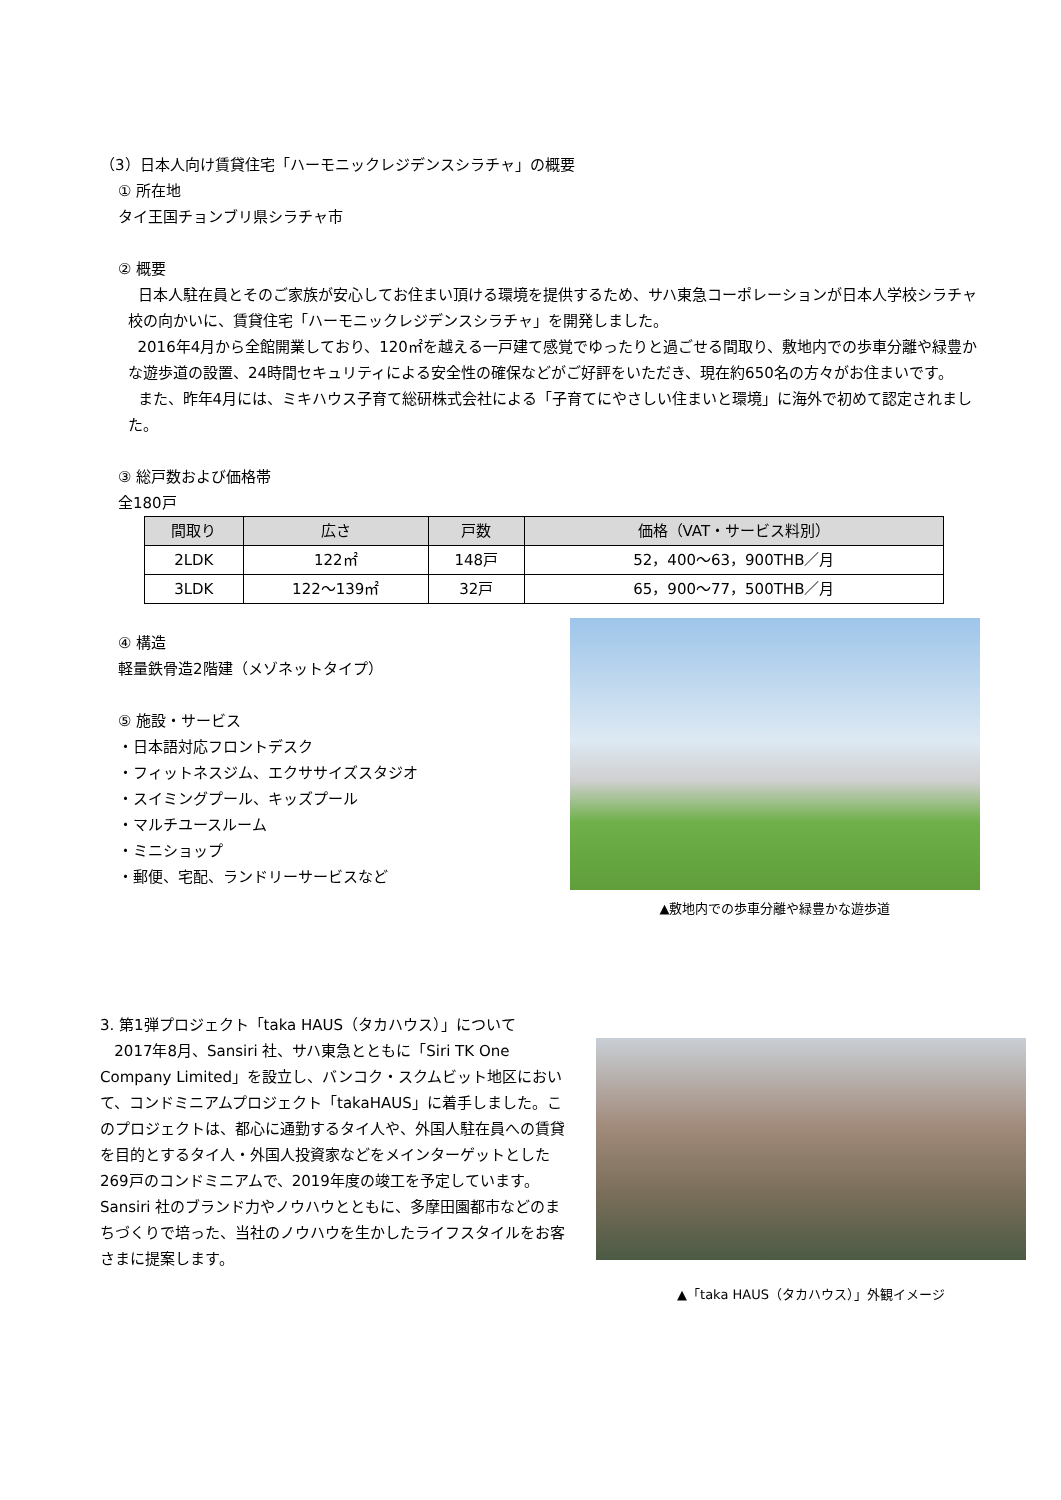（3）日本人向け賃貸住宅「ハーモニックレジデンスシラチャ」の概要
① 所在地
タイ王国チョンブリ県シラチャ市
② 概要
日本人駐在員とそのご家族が安心してお住まい頂ける環境を提供するため、サハ東急コーポレーションが日本人学校シラチャ校の向かいに、賃貸住宅「ハーモニックレジデンスシラチャ」を開発しました。
2016年4月から全館開業しており、120㎡を越える一戸建て感覚でゆったりと過ごせる間取り、敷地内での歩車分離や緑豊かな遊歩道の設置、24時間セキュリティによる安全性の確保などがご好評をいただき、現在約650名の方々がお住まいです。
また、昨年4月には、ミキハウス子育て総研株式会社による「子育てにやさしい住まいと環境」に海外で初めて認定されました。
③ 総戸数および価格帯
全180戸
| 間取り | 広さ | 戸数 | 価格（VAT・サービス料別） |
| --- | --- | --- | --- |
| 2LDK | 122㎡ | 148戸 | 52，400～63，900THB／月 |
| 3LDK | 122～139㎡ | 32戸 | 65，900～77，500THB／月 |
④ 構造
軽量鉄骨造2階建（メゾネットタイプ）
⑤ 施設・サービス
・日本語対応フロントデスク
・フィットネスジム、エクササイズスタジオ
・スイミングプール、キッズプール
・マルチユースルーム
・ミニショップ
・郵便、宅配、ランドリーサービスなど
▲敷地内での歩車分離や緑豊かな遊歩道
3. 第1弾プロジェクト「taka HAUS（タカハウス）」について
2017年8月、Sansiri 社、サハ東急とともに「Siri TK One Company Limited」を設立し、バンコク・スクムビット地区において、コンドミニアムプロジェクト「takaHAUS」に着手しました。このプロジェクトは、都心に通勤するタイ人や、外国人駐在員への賃貸を目的とするタイ人・外国人投資家などをメインターゲットとした269戸のコンドミニアムで、2019年度の竣工を予定しています。Sansiri 社のブランド力やノウハウとともに、多摩田園都市などのまちづくりで培った、当社のノウハウを生かしたライフスタイルをお客さまに提案します。
▲「taka HAUS（タカハウス）」外観イメージ